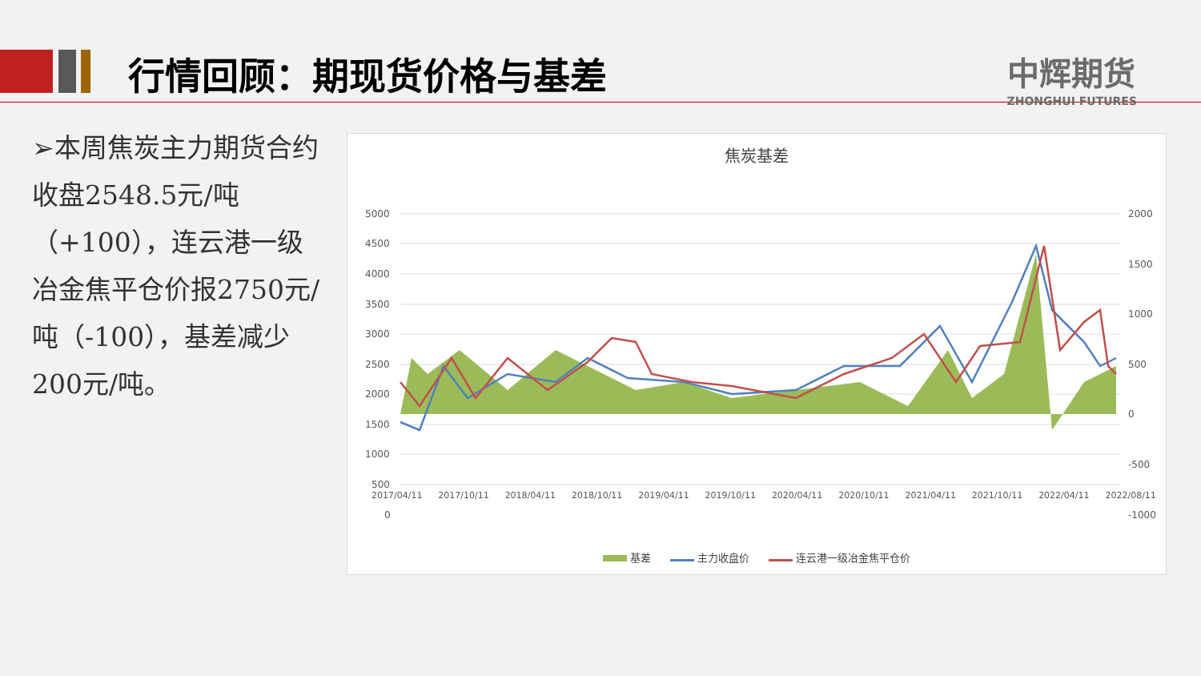行情回顾：期现货价格与基差
中辉期货
ZHONGHUI FUTURES
➢本周焦炭主力期货合约收盘2548.5元/吨（+100），连云港一级冶金焦平仓价报2750元/吨（-100），基差减少200元/吨。
焦炭基差
5000
4500
4000
3500
3000
2500
2000
1500
1000
500
0
2000
1500
1000
500
0
-500
-1000
2017/04/11 2017/10/11 2018/04/11 2018/10/11 2019/04/11 2019/10/11 2020/04/11 2020/10/11 2021/04/11 2021/10/11 2022/04/11 2022/08/11
基差 主力收盘价 连云港一级冶金焦平仓价